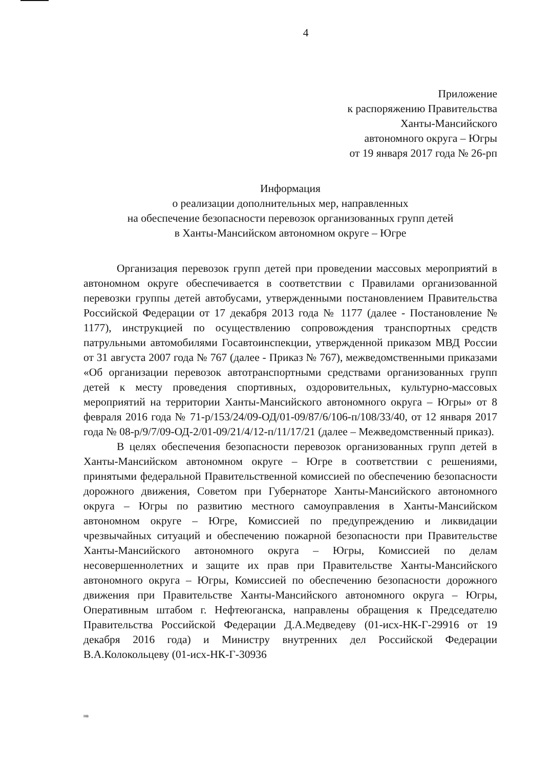4
Приложение
к распоряжению Правительства
Ханты-Мансийского
автономного округа – Югры
от 19 января 2017 года № 26-рп
Информация
о реализации дополнительных мер, направленных
на обеспечение безопасности перевозок организованных групп детей
в Ханты-Мансийском автономном округе – Югре
Организация перевозок групп детей при проведении массовых мероприятий в автономном округе обеспечивается в соответствии с Правилами организованной перевозки группы детей автобусами, утвержденными постановлением Правительства Российской Федерации от 17 декабря 2013 года № 1177 (далее - Постановление № 1177), инструкцией по осуществлению сопровождения транспортных средств патрульными автомобилями Госавтоинспекции, утвержденной приказом МВД России от 31 августа 2007 года № 767 (далее - Приказ № 767), межведомственными приказами «Об организации перевозок автотранспортными средствами организованных групп детей к месту проведения спортивных, оздоровительных, культурно-массовых мероприятий на территории Ханты-Мансийского автономного округа – Югры» от 8 февраля 2016 года № 71-р/153/24/09-ОД/01-09/87/6/106-п/108/33/40, от 12 января 2017 года № 08-р/9/7/09-ОД-2/01-09/21/4/12-п/11/17/21 (далее – Межведомственный приказ).
В целях обеспечения безопасности перевозок организованных групп детей в Ханты-Мансийском автономном округе – Югре в соответствии с решениями, принятыми федеральной Правительственной комиссией по обеспечению безопасности дорожного движения, Советом при Губернаторе Ханты-Мансийского автономного округа – Югры по развитию местного самоуправления в Ханты-Мансийском автономном округе – Югре, Комиссией по предупреждению и ликвидации чрезвычайных ситуаций и обеспечению пожарной безопасности при Правительстве Ханты-Мансийского автономного округа – Югры, Комиссией по делам несовершеннолетних и защите их прав при Правительстве Ханты-Мансийского автономного округа – Югры, Комиссией по обеспечению безопасности дорожного движения при Правительстве Ханты-Мансийского автономного округа – Югры, Оперативным штабом г. Нефтеюганска, направлены обращения к Председателю Правительства Российской Федерации Д.А.Медведеву (01-исх-НК-Г-29916 от 19 декабря 2016 года) и Министру внутренних дел Российской Федерации В.А.Колокольцеву (01-исх-НК-Г-30936
нв